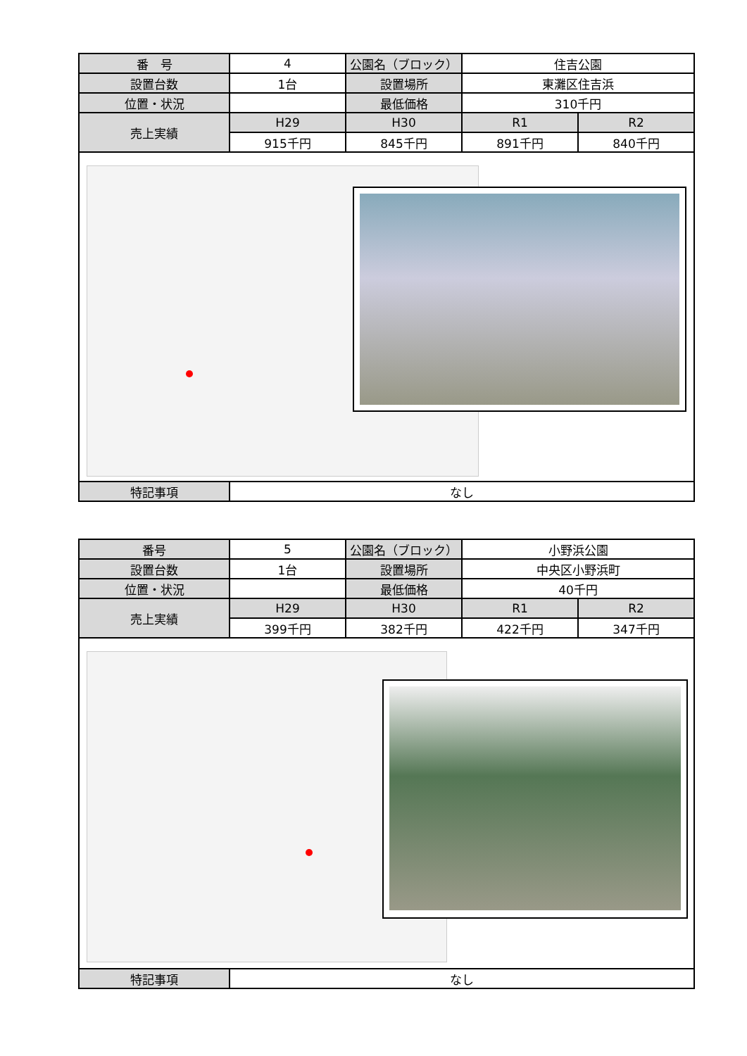| 番 号 | 4 | 公園名（ブロック） | 住吉公園 | |
| 設置台数 | 1台 | 設置場所 | 東灘区住吉浜 | |
| 位置・状況 | | 最低価格 | 310千円 | |
| 売上実績 | H29 | H30 | R1 | R2 |
| | 915千円 | 845千円 | 891千円 | 840千円 |
| 特記事項 | なし | | | |
| 番号 | 5 | 公園名（ブロック） | 小野浜公園 | |
| 設置台数 | 1台 | 設置場所 | 中央区小野浜町 | |
| 位置・状況 | | 最低価格 | 40千円 | |
| 売上実績 | H29 | H30 | R1 | R2 |
| | 399千円 | 382千円 | 422千円 | 347千円 |
| 特記事項 | なし | | | |